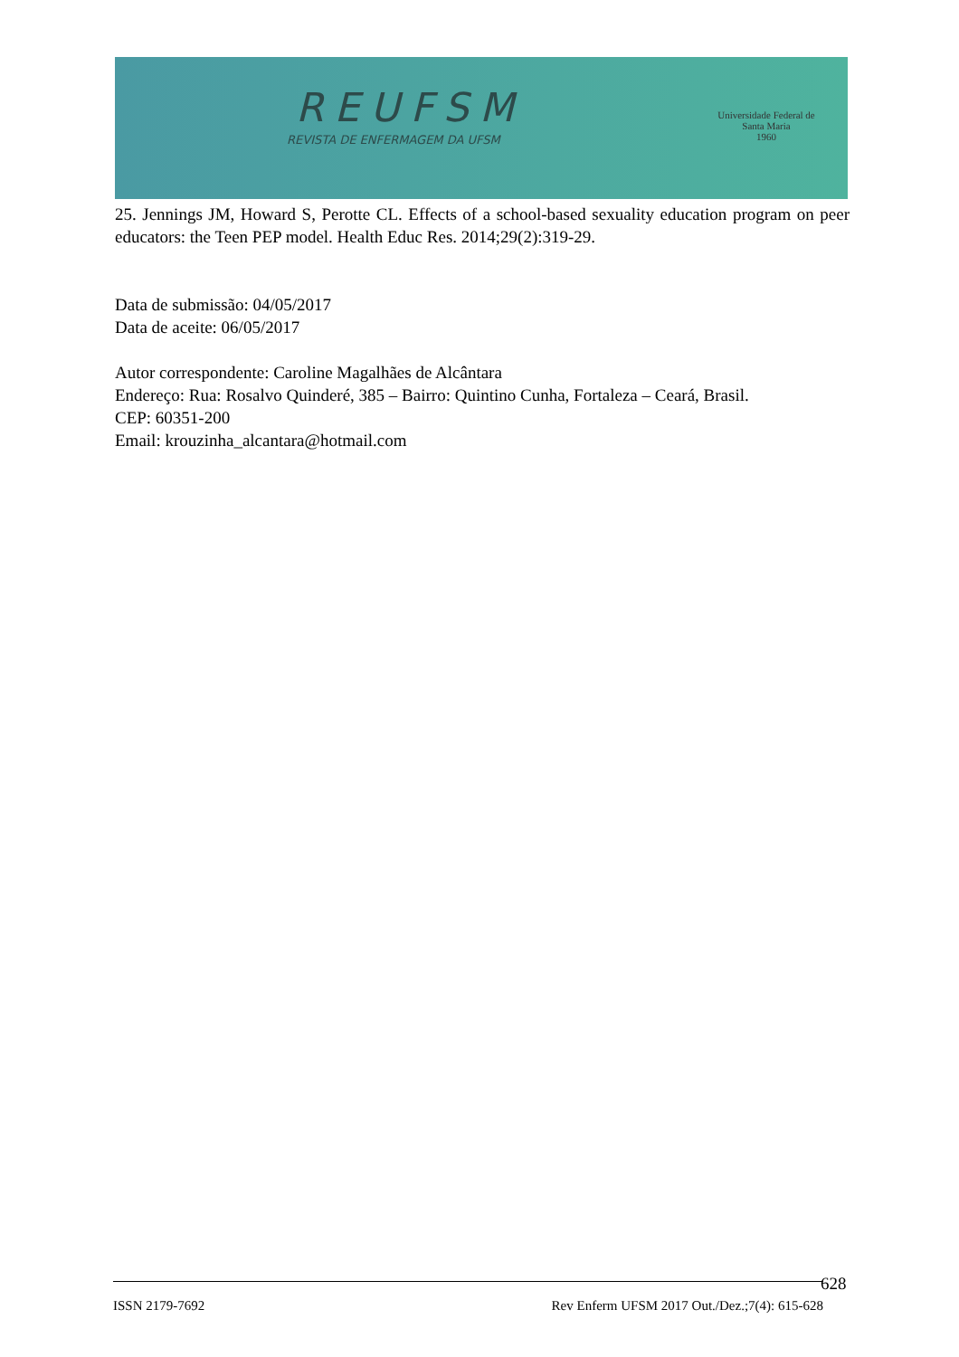REUFSM
REVISTA DE ENFERMAGEM DA UFSM
Universidade Federal de Santa Maria
1960
25. Jennings JM, Howard S, Perotte CL. Effects of a school-based sexuality education program on peer educators: the Teen PEP model. Health Educ Res. 2014;29(2):319-29.
Data de submissão: 04/05/2017
Data de aceite: 06/05/2017
Autor correspondente: Caroline Magalhães de Alcântara
Endereço: Rua: Rosalvo Quinderé, 385 – Bairro: Quintino Cunha, Fortaleza – Ceará, Brasil.
CEP: 60351-200
Email: krouzinha_alcantara@hotmail.com
ISSN 2179-7692 Rev Enferm UFSM 2017 Out./Dez.;7(4): 615-628 628